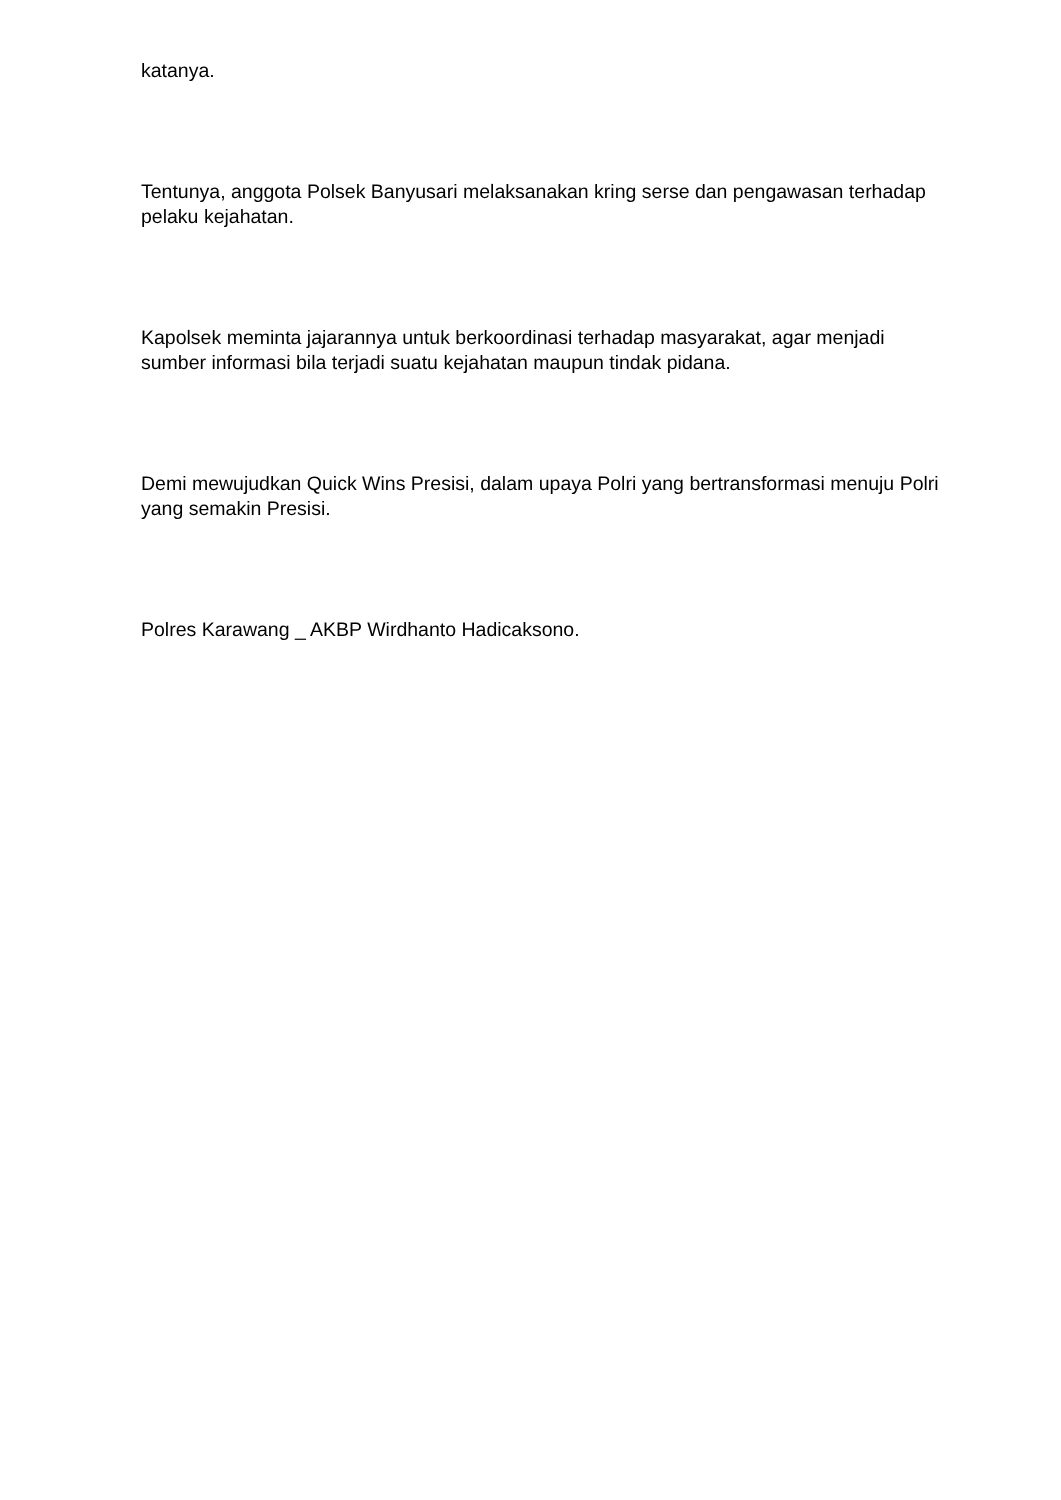katanya.
Tentunya, anggota Polsek Banyusari melaksanakan kring serse dan pengawasan terhadap pelaku kejahatan.
Kapolsek meminta jajarannya untuk berkoordinasi terhadap masyarakat, agar menjadi sumber informasi bila terjadi suatu kejahatan maupun tindak pidana.
Demi mewujudkan Quick Wins Presisi, dalam upaya Polri yang bertransformasi menuju Polri yang semakin Presisi.
Polres Karawang _ AKBP Wirdhanto Hadicaksono.